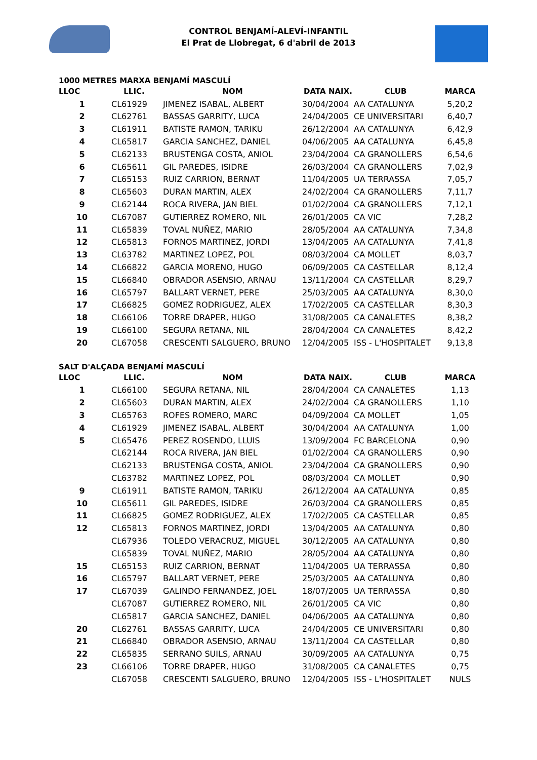CONTROL BENJAMÍ-ALEVÍ-INFANTIL
El Prat de Llobregat, 6 d'abril de 2013
1000 METRES MARXA BENJAMÍ MASCULÍ
| LLOC | LLIC. | NOM | DATA NAIX. | CLUB | MARCA |
| --- | --- | --- | --- | --- | --- |
| 1 | CL61929 | JIMENEZ ISABAL, ALBERT | 30/04/2004 | AA CATALUNYA | 5,20,2 |
| 2 | CL62761 | BASSAS GARRITY, LUCA | 24/04/2005 | CE UNIVERSITARI | 6,40,7 |
| 3 | CL61911 | BATISTE RAMON, TARIKU | 26/12/2004 | AA CATALUNYA | 6,42,9 |
| 4 | CL65817 | GARCIA SANCHEZ, DANIEL | 04/06/2005 | AA CATALUNYA | 6,45,8 |
| 5 | CL62133 | BRUSTENGA COSTA, ANIOL | 23/04/2004 | CA GRANOLLERS | 6,54,6 |
| 6 | CL65611 | GIL PAREDES, ISIDRE | 26/03/2004 | CA GRANOLLERS | 7,02,9 |
| 7 | CL65153 | RUIZ CARRION, BERNAT | 11/04/2005 | UA TERRASSA | 7,05,7 |
| 8 | CL65603 | DURAN MARTIN, ALEX | 24/02/2004 | CA GRANOLLERS | 7,11,7 |
| 9 | CL62144 | ROCA RIVERA, JAN BIEL | 01/02/2004 | CA GRANOLLERS | 7,12,1 |
| 10 | CL67087 | GUTIERREZ ROMERO, NIL | 26/01/2005 | CA VIC | 7,28,2 |
| 11 | CL65839 | TOVAL NUÑEZ, MARIO | 28/05/2004 | AA CATALUNYA | 7,34,8 |
| 12 | CL65813 | FORNOS MARTINEZ, JORDI | 13/04/2005 | AA CATALUNYA | 7,41,8 |
| 13 | CL63782 | MARTINEZ LOPEZ, POL | 08/03/2004 | CA MOLLET | 8,03,7 |
| 14 | CL66822 | GARCIA MORENO, HUGO | 06/09/2005 | CA CASTELLAR | 8,12,4 |
| 15 | CL66840 | OBRADOR ASENSIO, ARNAU | 13/11/2004 | CA CASTELLAR | 8,29,7 |
| 16 | CL65797 | BALLART VERNET, PERE | 25/03/2005 | AA CATALUNYA | 8,30,0 |
| 17 | CL66825 | GOMEZ RODRIGUEZ, ALEX | 17/02/2005 | CA CASTELLAR | 8,30,3 |
| 18 | CL66106 | TORRE DRAPER, HUGO | 31/08/2005 | CA CANALETES | 8,38,2 |
| 19 | CL66100 | SEGURA RETANA, NIL | 28/04/2004 | CA CANALETES | 8,42,2 |
| 20 | CL67058 | CRESCENTI SALGUERO, BRUNO | 12/04/2005 | ISS - L'HOSPITALET | 9,13,8 |
SALT D'ALÇADA BENJAMÍ MASCULÍ
| LLOC | LLIC. | NOM | DATA NAIX. | CLUB | MARCA |
| --- | --- | --- | --- | --- | --- |
| 1 | CL66100 | SEGURA RETANA, NIL | 28/04/2004 | CA CANALETES | 1,13 |
| 2 | CL65603 | DURAN MARTIN, ALEX | 24/02/2004 | CA GRANOLLERS | 1,10 |
| 3 | CL65763 | ROFES ROMERO, MARC | 04/09/2004 | CA MOLLET | 1,05 |
| 4 | CL61929 | JIMENEZ ISABAL, ALBERT | 30/04/2004 | AA CATALUNYA | 1,00 |
| 5 | CL65476 | PEREZ ROSENDO, LLUIS | 13/09/2004 | FC BARCELONA | 0,90 |
| | CL62144 | ROCA RIVERA, JAN BIEL | 01/02/2004 | CA GRANOLLERS | 0,90 |
| | CL62133 | BRUSTENGA COSTA, ANIOL | 23/04/2004 | CA GRANOLLERS | 0,90 |
| | CL63782 | MARTINEZ LOPEZ, POL | 08/03/2004 | CA MOLLET | 0,90 |
| 9 | CL61911 | BATISTE RAMON, TARIKU | 26/12/2004 | AA CATALUNYA | 0,85 |
| 10 | CL65611 | GIL PAREDES, ISIDRE | 26/03/2004 | CA GRANOLLERS | 0,85 |
| 11 | CL66825 | GOMEZ RODRIGUEZ, ALEX | 17/02/2005 | CA CASTELLAR | 0,85 |
| 12 | CL65813 | FORNOS MARTINEZ, JORDI | 13/04/2005 | AA CATALUNYA | 0,80 |
| | CL67936 | TOLEDO VERACRUZ, MIGUEL | 30/12/2005 | AA CATALUNYA | 0,80 |
| | CL65839 | TOVAL NUÑEZ, MARIO | 28/05/2004 | AA CATALUNYA | 0,80 |
| 15 | CL65153 | RUIZ CARRION, BERNAT | 11/04/2005 | UA TERRASSA | 0,80 |
| 16 | CL65797 | BALLART VERNET, PERE | 25/03/2005 | AA CATALUNYA | 0,80 |
| 17 | CL67039 | GALINDO FERNANDEZ, JOEL | 18/07/2005 | UA TERRASSA | 0,80 |
| | CL67087 | GUTIERREZ ROMERO, NIL | 26/01/2005 | CA VIC | 0,80 |
| | CL65817 | GARCIA SANCHEZ, DANIEL | 04/06/2005 | AA CATALUNYA | 0,80 |
| 20 | CL62761 | BASSAS GARRITY, LUCA | 24/04/2005 | CE UNIVERSITARI | 0,80 |
| 21 | CL66840 | OBRADOR ASENSIO, ARNAU | 13/11/2004 | CA CASTELLAR | 0,80 |
| 22 | CL65835 | SERRANO SUILS, ARNAU | 30/09/2005 | AA CATALUNYA | 0,75 |
| 23 | CL66106 | TORRE DRAPER, HUGO | 31/08/2005 | CA CANALETES | 0,75 |
| | CL67058 | CRESCENTI SALGUERO, BRUNO | 12/04/2005 | ISS - L'HOSPITALET | NULS |